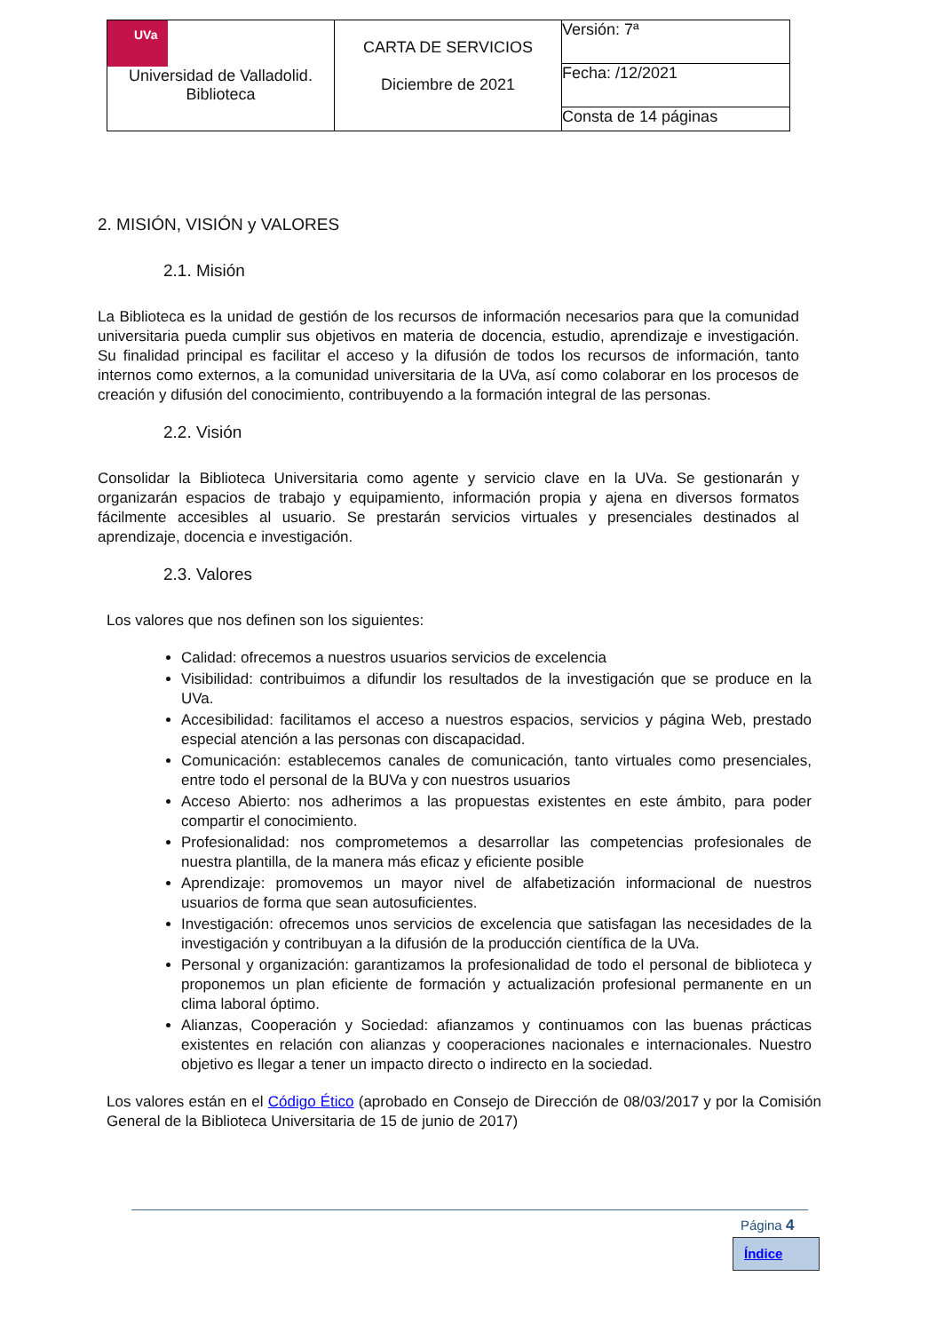| UVa Universidad de Valladolid. Biblioteca | CARTA DE SERVICIOS Diciembre de 2021 | Versión: 7ª |
| | | Fecha: /12/2021 |
| | | Consta de 14 páginas |
2. MISIÓN, VISIÓN y VALORES
2.1. Misión
La Biblioteca es la unidad de gestión de los recursos de información necesarios para que la comunidad universitaria pueda cumplir sus objetivos en materia de docencia, estudio, aprendizaje e investigación. Su finalidad principal es facilitar el acceso y la difusión de todos los recursos de información, tanto internos como externos, a la comunidad universitaria de la UVa, así como colaborar en los procesos de creación y difusión del conocimiento, contribuyendo a la formación integral de las personas.
2.2. Visión
Consolidar la Biblioteca Universitaria como agente y servicio clave en la UVa. Se gestionarán y organizarán espacios de trabajo y equipamiento, información propia y ajena en diversos formatos fácilmente accesibles al usuario. Se prestarán servicios virtuales y presenciales destinados al aprendizaje, docencia e investigación.
2.3. Valores
Los valores que nos definen son los siguientes:
Calidad: ofrecemos a nuestros usuarios servicios de excelencia
Visibilidad: contribuimos a difundir los resultados de la investigación que se produce en la UVa.
Accesibilidad: facilitamos el acceso a nuestros espacios, servicios y página Web, prestado especial atención a las personas con discapacidad.
Comunicación: establecemos canales de comunicación, tanto virtuales como presenciales, entre todo el personal de la BUVa y con nuestros usuarios
Acceso Abierto: nos adherimos a las propuestas existentes en este ámbito, para poder compartir el conocimiento.
Profesionalidad: nos comprometemos a desarrollar las competencias profesionales de nuestra plantilla, de la manera más eficaz y eficiente posible
Aprendizaje: promovemos un mayor nivel de alfabetización informacional de nuestros usuarios de forma que sean autosuficientes.
Investigación: ofrecemos unos servicios de excelencia que satisfagan las necesidades de la investigación y contribuyan a la difusión de la producción científica de la UVa.
Personal y organización: garantizamos la profesionalidad de todo el personal de biblioteca y proponemos un plan eficiente de formación y actualización profesional permanente en un clima laboral óptimo.
Alianzas, Cooperación y Sociedad: afianzamos y continuamos con las buenas prácticas existentes en relación con alianzas y cooperaciones nacionales e internacionales. Nuestro objetivo es llegar a tener un impacto directo o indirecto en la sociedad.
Los valores están en el Código Ético (aprobado en Consejo de Dirección de 08/03/2017 y por la Comisión General de la Biblioteca Universitaria de 15 de junio de 2017)
Página 4
Índice